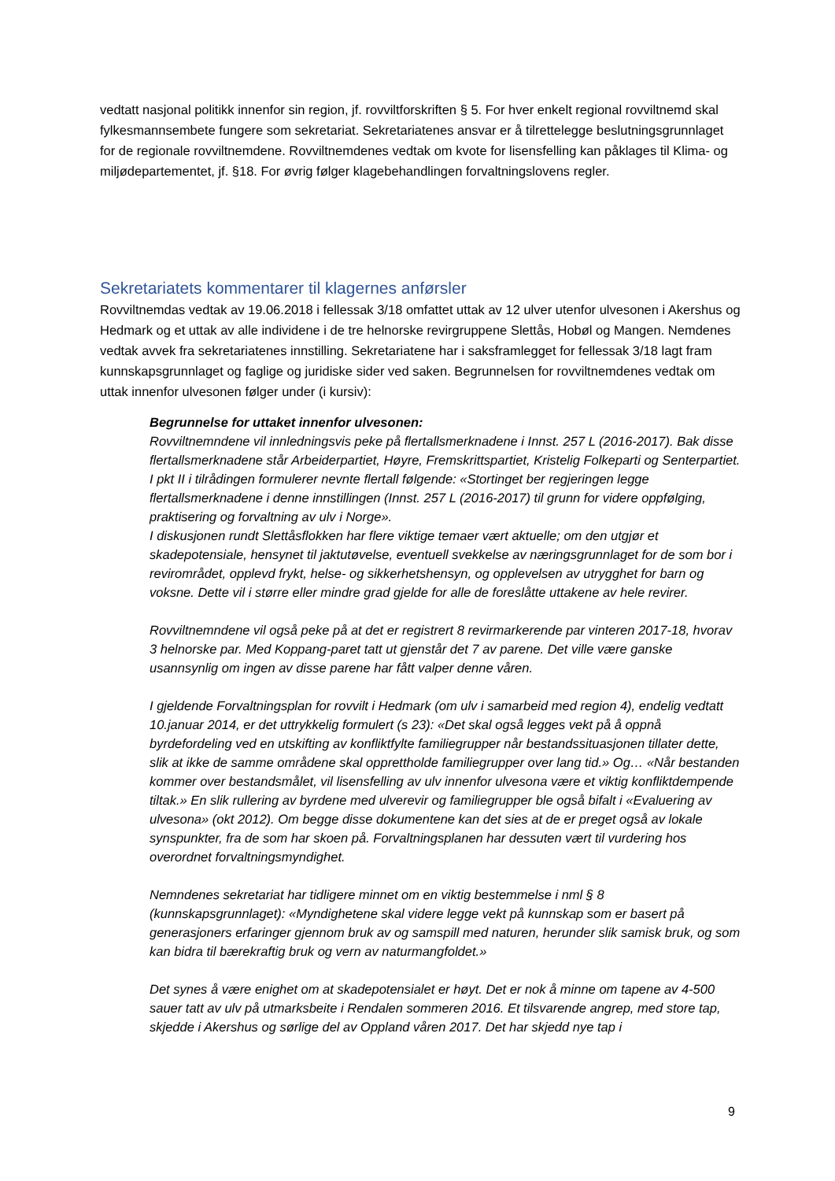vedtatt nasjonal politikk innenfor sin region, jf. rovviltforskriften § 5. For hver enkelt regional rovviltnemd skal fylkesmannsembete fungere som sekretariat. Sekretariatenes ansvar er å tilrettelegge beslutningsgrunnlaget for de regionale rovviltnemdene. Rovviltnemdenes vedtak om kvote for lisensfelling kan påklages til Klima- og miljødepartementet, jf. §18. For øvrig følger klagebehandlingen forvaltningslovens regler.
Sekretariatets kommentarer til klagernes anførsler
Rovviltnemdas vedtak av 19.06.2018 i fellessak 3/18 omfattet uttak av 12 ulver utenfor ulvesonen i Akershus og Hedmark og et uttak av alle individene i de tre helnorske revirgruppene Slettås, Hobøl og Mangen. Nemdenes vedtak avvek fra sekretariatenes innstilling. Sekretariatene har i saksframlegget for fellessak 3/18 lagt fram kunnskapsgrunnlaget og faglige og juridiske sider ved saken. Begrunnelsen for rovviltnemdenes vedtak om uttak innenfor ulvesonen følger under (i kursiv):
Begrunnelse for uttaket innenfor ulvesonen:
Rovviltnemndene vil innledningsvis peke på flertallsmerknadene i Innst. 257 L (2016-2017). Bak disse flertallsmerknadene står Arbeiderpartiet, Høyre, Fremskrittspartiet, Kristelig Folkeparti og Senterpartiet. I pkt II i tilrådingen formulerer nevnte flertall følgende: «Stortinget ber regjeringen legge flertallsmerknadene i denne innstillingen (Innst. 257 L (2016-2017) til grunn for videre oppfølging, praktisering og forvaltning av ulv i Norge».
I diskusjonen rundt Slettåsflokken har flere viktige temaer vært aktuelle; om den utgjør et skadepotensiale, hensynet til jaktutøvelse, eventuell svekkelse av næringsgrunnlaget for de som bor i revirområdet, opplevd frykt, helse- og sikkerhetshensyn, og opplevelsen av utrygghet for barn og voksne. Dette vil i større eller mindre grad gjelde for alle de foreslåtte uttakene av hele revirer.
Rovviltnemndene vil også peke på at det er registrert 8 revirmarkerende par vinteren 2017-18, hvorav 3 helnorske par. Med Koppang-paret tatt ut gjenstår det 7 av parene. Det ville være ganske usannsynlig om ingen av disse parene har fått valper denne våren.
I gjeldende Forvaltningsplan for rovvilt i Hedmark (om ulv i samarbeid med region 4), endelig vedtatt 10.januar 2014, er det uttrykkelig formulert (s 23): «Det skal også legges vekt på å oppnå byrdefordeling ved en utskifting av konfliktfylte familiegrupper når bestandssituasjonen tillater dette, slik at ikke de samme områdene skal opprettholde familiegrupper over lang tid.» Og… «Når bestanden kommer over bestandsmålet, vil lisensfelling av ulv innenfor ulvesona være et viktig konfliktdempende tiltak.» En slik rullering av byrdene med ulverevir og familiegrupper ble også bifalt i «Evaluering av ulvesona» (okt 2012). Om begge disse dokumentene kan det sies at de er preget også av lokale synspunkter, fra de som har skoen på. Forvaltningsplanen har dessuten vært til vurdering hos overordnet forvaltningsmyndighet.
Nemndenes sekretariat har tidligere minnet om en viktig bestemmelse i nml § 8 (kunnskapsgrunnlaget): «Myndighetene skal videre legge vekt på kunnskap som er basert på generasjoners erfaringer gjennom bruk av og samspill med naturen, herunder slik samisk bruk, og som kan bidra til bærekraftig bruk og vern av naturmangfoldet.»
Det synes å være enighet om at skadepotensialet er høyt. Det er nok å minne om tapene av 4-500 sauer tatt av ulv på utmarksbeite i Rendalen sommeren 2016. Et tilsvarende angrep, med store tap, skjedde i Akershus og sørlige del av Oppland våren 2017. Det har skjedd nye tap i
9